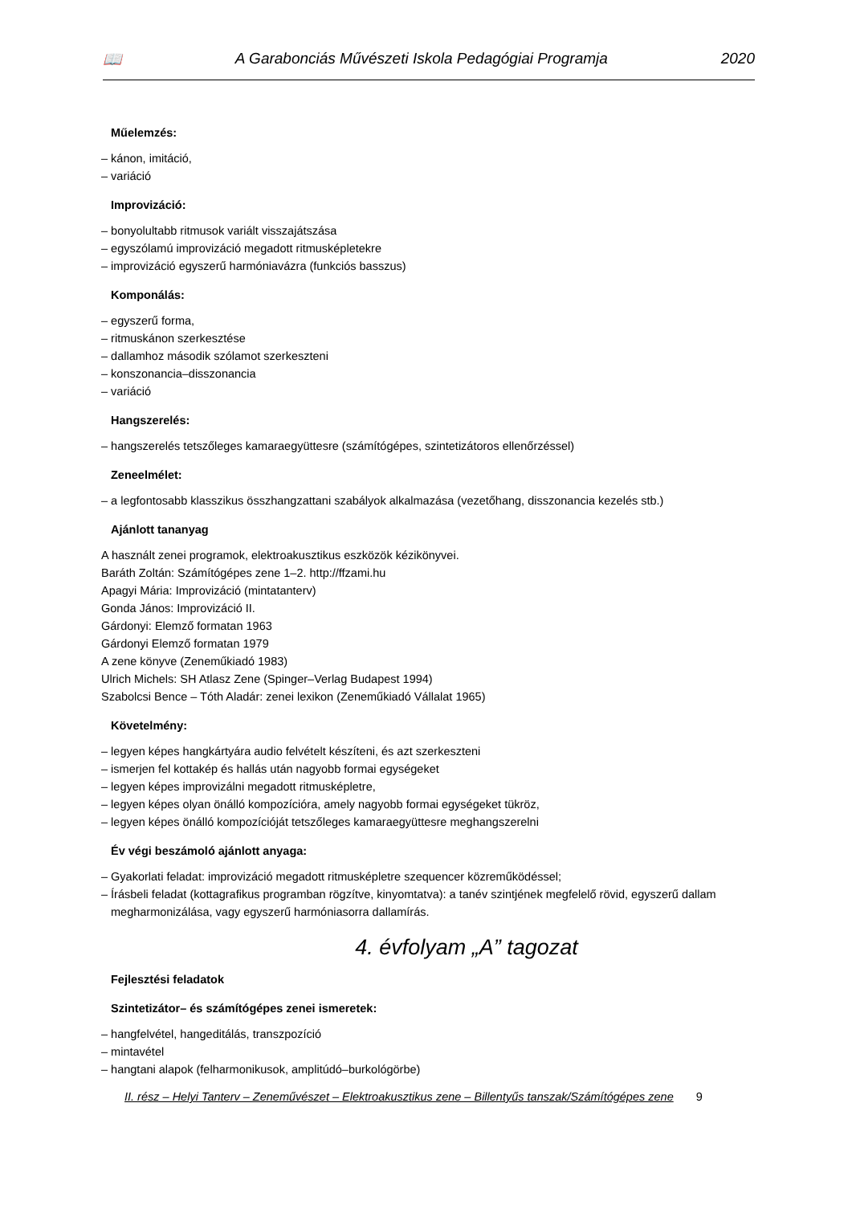📖 A Garabonciás Művészeti Iskola Pedagógiai Programja 2020
Műelemzés:
– kánon, imitáció,
– variáció
Improvizáció:
– bonyolultabb ritmusok variált visszajátszása
– egyszólamú improvizáció megadott ritmusképletekre
– improvizáció egyszerű harmóniavázra (funkciós basszus)
Komponálás:
– egyszerű forma,
– ritmuskánon szerkesztése
– dallamhoz második szólamot szerkeszteni
– konszonancia–disszonancia
– variáció
Hangszerelés:
– hangszerelés tetszőleges kamaraegyüttesre (számítógépes, szintetizátoros ellenőrzéssel)
Zeneelmélet:
– a legfontosabb klasszikus összhangzattani szabályok alkalmazása (vezetőhang, disszonancia kezelés stb.)
Ajánlott tananyag
A használt zenei programok, elektroakusztikus eszközök kézikönyvei.
Baráth Zoltán: Számítógépes zene 1–2. http://ffzami.hu
Apagyi Mária: Improvizáció (mintatanterv)
Gonda János: Improvizáció II.
Gárdonyi: Elemző formatan 1963
Gárdonyi Elemző formatan 1979
A zene könyve (Zeneműkiadó 1983)
Ulrich Michels: SH Atlasz Zene (Spinger–Verlag Budapest 1994)
Szabolcsi Bence – Tóth Aladár: zenei lexikon (Zeneműkiadó Vállalat 1965)
Követelmény:
– legyen képes hangkártyára audio felvételt készíteni, és azt szerkeszteni
– ismerjen fel kottakép és hallás után nagyobb formai egységeket
– legyen képes improvizálni megadott ritmusképletre,
– legyen képes olyan önálló kompozícióra, amely nagyobb formai egységeket tükröz,
– legyen képes önálló kompozícióját tetszőleges kamaraegyüttesre meghangszerelni
Év végi beszámoló ajánlott anyaga:
– Gyakorlati feladat: improvizáció megadott ritmusképletre szequencer közreműködéssel;
– Írásbeli feladat (kottagrafikus programban rögzítve, kinyomtatva): a tanév szintjének megfelelő rövid, egyszerű dallam megharmonizálása, vagy egyszerű harmóniasorra dallamírás.
4. évfolyam „A” tagozat
Fejlesztési feladatok
Szintetizátor– és számítógépes zenei ismeretek:
– hangfelvétel, hangeditálás, transzpozíció
– mintavétel
– hangtani alapok (felharmonikusok, amplitúdó–burkológörbe)
II. rész – Helyi Tanterv – Zeneművészet – Elektroakusztikus zene – Billentyűs tanszak/Számítógépes zene 9